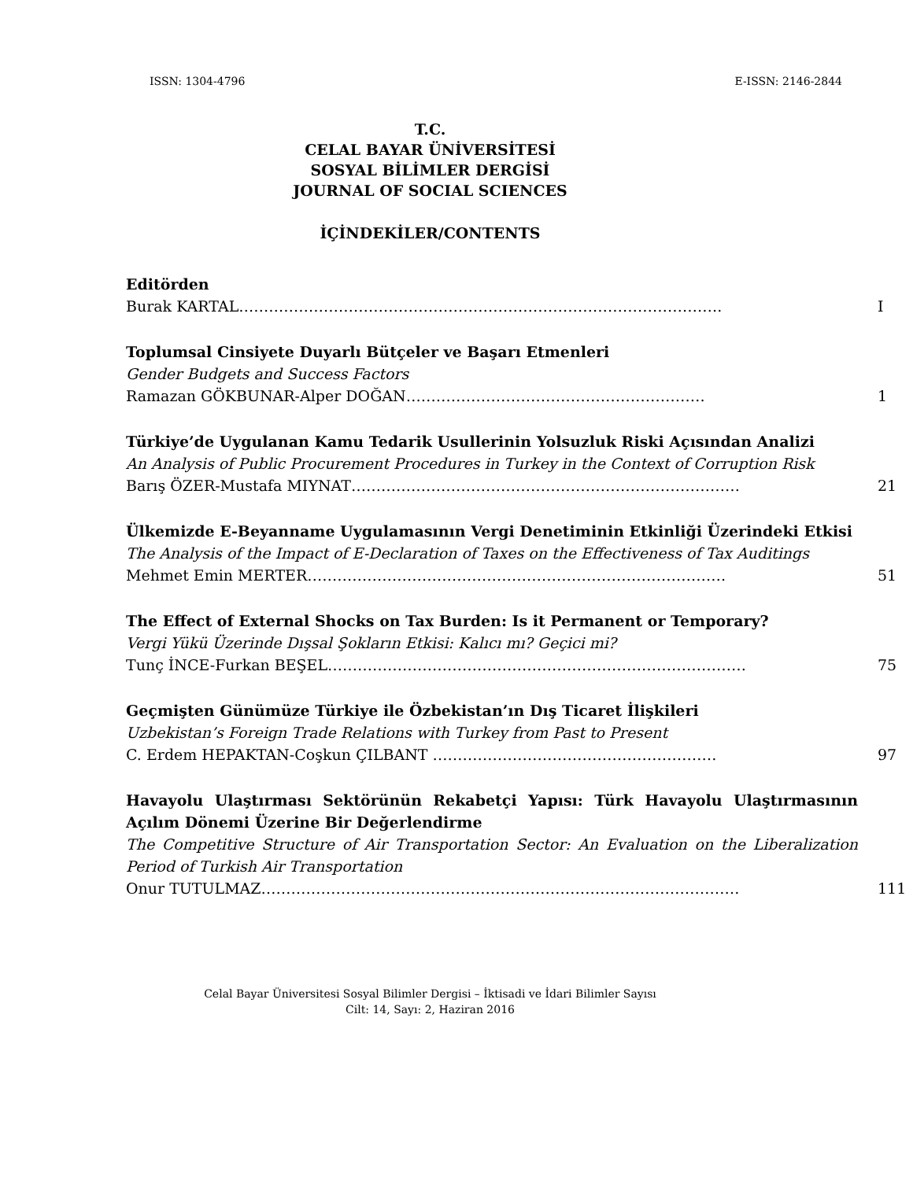ISSN: 1304-4796 E-ISSN: 2146-2844
T.C.
CELAL BAYAR ÜNİVERSİTESİ
SOSYAL BİLİMLER DERGİSİ
JOURNAL OF SOCIAL SCIENCES
İÇİNDEKİLER/CONTENTS
Editörden
Burak KARTAL……………………………………………………………………………………. I
Toplumsal Cinsiyete Duyarlı Bütçeler ve Başarı Etmenleri
Gender Budgets and Success Factors
Ramazan GÖKBUNAR-Alper DOĞAN…………………………………………………… 1
Türkiye’de Uygulanan Kamu Tedarik Usullerinin Yolsuzluk Riski Açısından Analizi
An Analysis of Public Procurement Procedures in Turkey in the Context of Corruption Risk
Barış ÖZER-Mustafa MIYNAT…………………………………………………………………… 21
Ülkemizde E-Beyanname Uygulamasının Vergi Denetiminin Etkinliği Üzerindeki Etkisi
The Analysis of the Impact of E-Declaration of Taxes on the Effectiveness of Tax Auditings
Mehmet Emin MERTER………………………………………………………………………… 51
The Effect of External Shocks on Tax Burden: Is it Permanent or Temporary?
Vergi Yükü Üzerinde Dışsal Şokların Etkisi: Kalıcı mı? Geçici mi?
Tunç İNCE-Furkan BEŞEL………………………………………………………………………… 75
Geçmişten Günümüze Türkiye ile Özbekistan’ın Dış Ticaret İlişkileri
Uzbekistan’s Foreign Trade Relations with Turkey from Past to Present
C. Erdem HEPAKTAN-Coşkun ÇILBANT ………………………………………………… 97
Havayolu Ulaştırması Sektörünün Rekabetçi Yapısı: Türk Havayolu Ulaştırmasının Açılım Dönemi Üzerine Bir Değerlendirme
The Competitive Structure of Air Transportation Sector: An Evaluation on the Liberalization Period of Turkish Air Transportation
Onur TUTULMAZ…………………………………………………………………………………… 111
Celal Bayar Üniversitesi Sosyal Bilimler Dergisi – İktisadi ve İdari Bilimler Sayısı
Cilt: 14, Sayı: 2, Haziran 2016